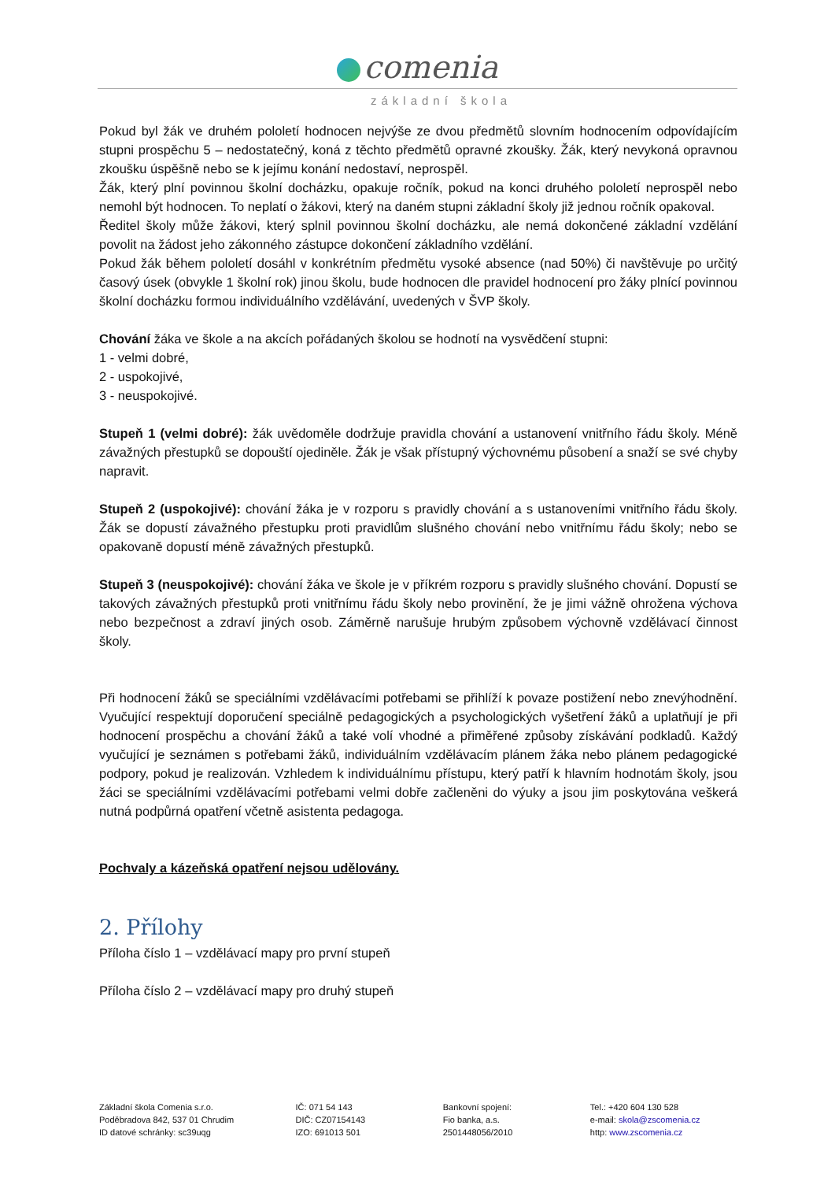comenia
základní škola
Pokud byl žák ve druhém pololetí hodnocen nejvýše ze dvou předmětů slovním hodnocením odpovídajícím stupni prospěchu 5 – nedostatečný, koná z těchto předmětů opravné zkoušky. Žák, který nevykoná opravnou zkoušku úspěšně nebo se k jejímu konání nedostaví, neprospěl.
Žák, který plní povinnou školní docházku, opakuje ročník, pokud na konci druhého pololetí neprospěl nebo nemohl být hodnocen. To neplatí o žákovi, který na daném stupni základní školy již jednou ročník opakoval.
Ředitel školy může žákovi, který splnil povinnou školní docházku, ale nemá dokončené základní vzdělání povolit na žádost jeho zákonného zástupce dokončení základního vzdělání.
Pokud žák během pololetí dosáhl v konkrétním předmětu vysoké absence (nad 50%) či navštěvuje po určitý časový úsek (obvykle 1 školní rok) jinou školu, bude hodnocen dle pravidel hodnocení pro žáky plnící povinnou školní docházku formou individuálního vzdělávání, uvedených v ŠVP školy.
Chování žáka ve škole a na akcích pořádaných školou se hodnotí na vysvědčení stupni:
1 - velmi dobré,
2 - uspokojivé,
3 - neuspokojivé.
Stupeň 1 (velmi dobré): žák uvědoměle dodržuje pravidla chování a ustanovení vnitřního řádu školy. Méně závažných přestupků se dopouští ojediněle. Žák je však přístupný výchovnému působení a snaží se své chyby napravit.
Stupeň 2 (uspokojivé): chování žáka je v rozporu s pravidly chování a s ustanoveními vnitřního řádu školy. Žák se dopustí závažného přestupku proti pravidlům slušného chování nebo vnitřnímu řádu školy; nebo se opakovaně dopustí méně závažných přestupků.
Stupeň 3 (neuspokojivé): chování žáka ve škole je v příkrém rozporu s pravidly slušného chování. Dopustí se takových závažných přestupků proti vnitřnímu řádu školy nebo provinění, že je jimi vážně ohrožena výchova nebo bezpečnost a zdraví jiných osob. Záměrně narušuje hrubým způsobem výchovně vzdělávací činnost školy.
Při hodnocení žáků se speciálními vzdělávacími potřebami se přihlíží k povaze postižení nebo znevýhodnění. Vyučující respektují doporučení speciálně pedagogických a psychologických vyšetření žáků a uplatňují je při hodnocení prospěchu a chování žáků a také volí vhodné a přiměřené způsoby získávání podkladů. Každý vyučující je seznámen s potřebami žáků, individuálním vzdělávacím plánem žáka nebo plánem pedagogické podpory, pokud je realizován. Vzhledem k individuálnímu přístupu, který patří k hlavním hodnotám školy, jsou žáci se speciálními vzdělávacími potřebami velmi dobře začleněni do výuky a jsou jim poskytována veškerá nutná podpůrná opatření včetně asistenta pedagoga.
Pochvaly a kázeňská opatření nejsou udělovány.
2. Přílohy
Příloha číslo 1 – vzdělávací mapy pro první stupeň
Příloha číslo 2 – vzdělávací mapy pro druhý stupeň
Základní škola Comenia s.r.o.
Poděbradova 842, 537 01 Chrudim
ID datové schránky: sc39uqg
IČ: 071 54 143
DIČ: CZ07154143
IZO: 691013 501
Bankovní spojení:
Fio banka, a.s.
2501448056/2010
Tel.: +420 604 130 528
e-mail: skola@zscomenia.cz
http: www.zscomenia.cz